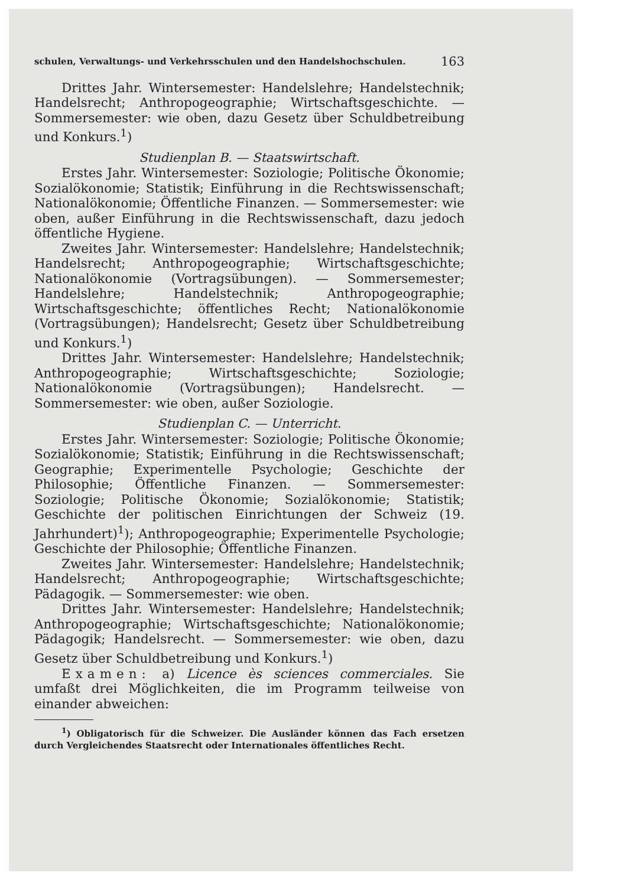schulen, Verwaltungs- und Verkehrsschulen und den Handelshochschulen. 163
Drittes Jahr. Wintersemester: Handelslehre; Handelstechnik; Handelsrecht; Anthropogeographie; Wirtschaftsgeschichte. — Sommersemester: wie oben, dazu Gesetz über Schuldbetreibung und Konkurs.<sup>1</sup>)
Studienplan B. — Staatswirtschaft.
Erstes Jahr. Wintersemester: Soziologie; Politische Ökonomie; Sozialökonomie; Statistik; Einführung in die Rechtswissenschaft; Nationalökonomie; Öffentliche Finanzen. — Sommersemester: wie oben, außer Einführung in die Rechtswissenschaft, dazu jedoch öffentliche Hygiene.
Zweites Jahr. Wintersemester: Handelslehre; Handelstechnik; Handelsrecht; Anthropogeographie; Wirtschaftsgeschichte; Nationalökonomie (Vortragsübungen). — Sommersemester; Handelslehre; Handelstechnik; Anthropogeographie; Wirtschaftsgeschichte; öffentliches Recht; Nationalökonomie (Vortragsübungen); Handelsrecht; Gesetz über Schuldbetreibung und Konkurs.<sup>1</sup>)
Drittes Jahr. Wintersemester: Handelslehre; Handelstechnik; Anthropogeographie; Wirtschaftsgeschichte; Soziologie; Nationalökonomie (Vortragsübungen); Handelsrecht. — Sommersemester: wie oben, außer Soziologie.
Studienplan C. — Unterricht.
Erstes Jahr. Wintersemester: Soziologie; Politische Ökonomie; Sozialökonomie; Statistik; Einführung in die Rechtswissenschaft; Geographie; Experimentelle Psychologie; Geschichte der Philosophie; Öffentliche Finanzen. — Sommersemester: Soziologie; Politische Ökonomie; Sozialökonomie; Statistik; Geschichte der politischen Einrichtungen der Schweiz (19. Jahrhundert)<sup>1</sup>); Anthropogeographie; Experimentelle Psychologie; Geschichte der Philosophie; Öffentliche Finanzen.
Zweites Jahr. Wintersemester: Handelslehre; Handelstechnik; Handelsrecht; Anthropogeographie; Wirtschaftsgeschichte; Pädagogik. — Sommersemester: wie oben.
Drittes Jahr. Wintersemester: Handelslehre; Handelstechnik; Anthropogeographie; Wirtschaftsgeschichte; Nationalökonomie; Pädagogik; Handelsrecht. — Sommersemester: wie oben, dazu Gesetz über Schuldbetreibung und Konkurs.<sup>1</sup>)
Examen: a) Licence ès sciences commerciales. Sie umfaßt drei Möglichkeiten, die im Programm teilweise von einander abweichen:
<sup>1</sup>) Obligatorisch für die Schweizer. Die Ausländer können das Fach ersetzen durch Vergleichendes Staatsrecht oder Internationales öffentliches Recht.